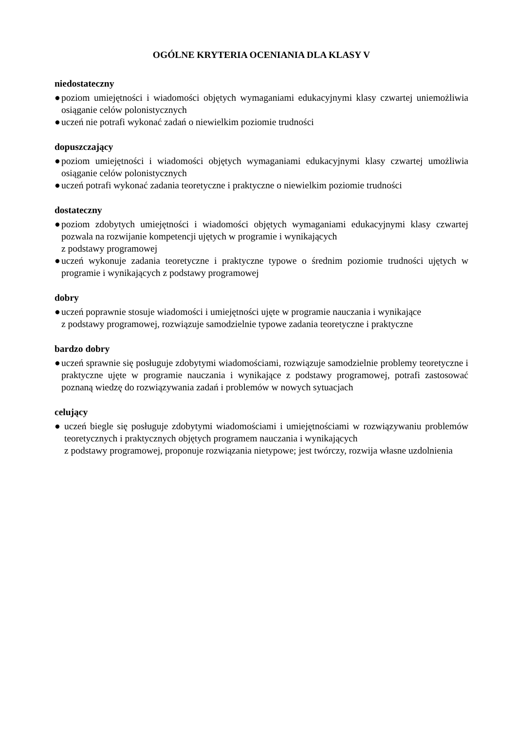OGÓLNE KRYTERIA OCENIANIA DLA KLASY V
niedostateczny
● poziom umiejętności i wiadomości objętych wymaganiami edukacyjnymi klasy czwartej uniemożliwia osiąganie celów polonistycznych
● uczeń nie potrafi wykonać zadań o niewielkim poziomie trudności
dopuszczający
● poziom umiejętności i wiadomości objętych wymaganiami edukacyjnymi klasy czwartej umożliwia osiąganie celów polonistycznych
● uczeń potrafi wykonać zadania teoretyczne i praktyczne o niewielkim poziomie trudności
dostateczny
● poziom zdobytych umiejętności i wiadomości objętych wymaganiami edukacyjnymi klasy czwartej pozwala na rozwijanie kompetencji ujętych w programie i wynikających
z podstawy programowej
● uczeń wykonuje zadania teoretyczne i praktyczne typowe o średnim poziomie trudności ujętych w programie i wynikających z podstawy programowej
dobry
● uczeń poprawnie stosuje wiadomości i umiejętności ujęte w programie nauczania i wynikające
z podstawy programowej, rozwiązuje samodzielnie typowe zadania teoretyczne i praktyczne
bardzo dobry
● uczeń sprawnie się posługuje zdobytymi wiadomościami, rozwiązuje samodzielnie problemy teoretyczne i praktyczne ujęte w programie nauczania i wynikające z podstawy programowej, potrafi zastosować poznaną wiedzę do rozwiązywania zadań i problemów w nowych sytuacjach
celujący
● uczeń biegle się posługuje zdobytymi wiadomościami i umiejętnościami w rozwiązywaniu problemów teoretycznych i praktycznych objętych programem nauczania i wynikających
z podstawy programowej, proponuje rozwiązania nietypowe; jest twórczy, rozwija własne uzdolnienia